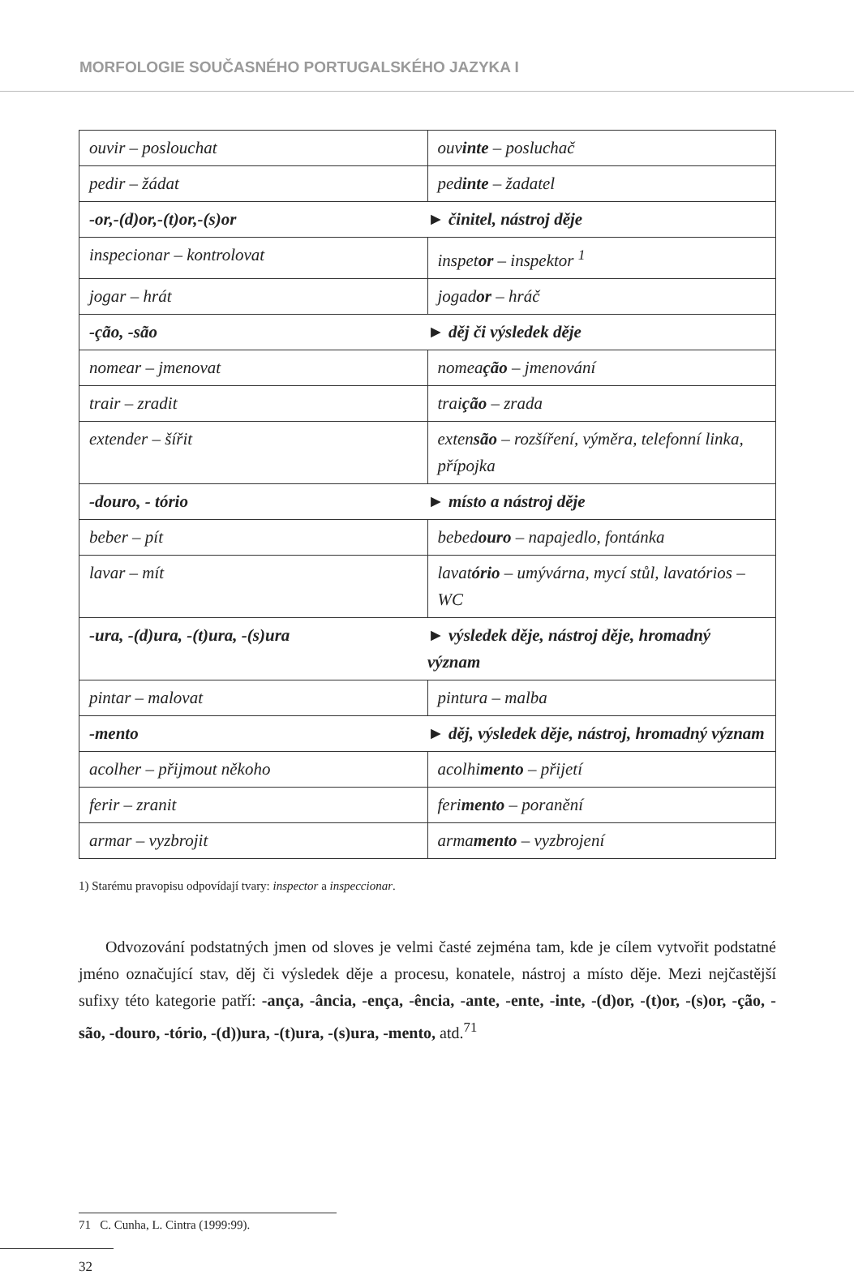MORFOLOGIE SOUČASNÉHO PORTUGALSKÉHO JAZYKA I
| ouvir – poslouchat | ouv inte – posluchač |
| pedir – žádat | ped inte – žadatel |
| -or,-(d)or,-(t)or,-(s)or | ► činitel, nástroj děje |
| inspecionar – kontrolovat | inspet or – inspektor <sup>1</sup> |
| jogar – hrát | jogad or – hráč |
| -ção, -são | ► děj či výsledek děje |
| nomear – jmenovat | nomea ção – jmenování |
| trair – zradit | trai ção – zrada |
| extender – šířit | exten são – rozšíření, výměra, telefonní linka, přípojka |
| -douro, - tório | ► místo a nástroj děje |
| beber – pít | bebed ouro – napajedlo, fontánka |
| lavar – mít | lavat ório – umývárna, mycí stůl, lavatórios – WC |
| -ura, -(d)ura, -(t)ura, -(s)ura | ► výsledek děje, nástroj děje, hromadný význam |
| pintar – malovat | pintura – malba |
| -mento | ► děj, výsledek děje, nástroj, hromadný význam |
| acolher – přijmout někoho | acolhi mento – přijetí |
| ferir – zranit | feri mento – poranění |
| armar – vyzbrojit | arma mento – vyzbrojení |
1) Starému pravopisu odpovídají tvary: inspector a inspeccionar.
Odvozování podstatných jmen od sloves je velmi časté zejména tam, kde je cílem vytvořit podstatné jméno označující stav, děj či výsledek děje a procesu, konatele, nástroj a místo děje. Mezi nejčastější sufixy této kategorie patří: -ança, -ância, -ença, -ência, -ante, -ente, -inte, -(d)or, -(t)or, -(s)or, -ção, - são, -douro, -tório, -(d))ura, -(t)ura, -(s)ura, -mento, atd.<sup>71</sup>
71 C. Cunha, L. Cintra (1999:99).
32